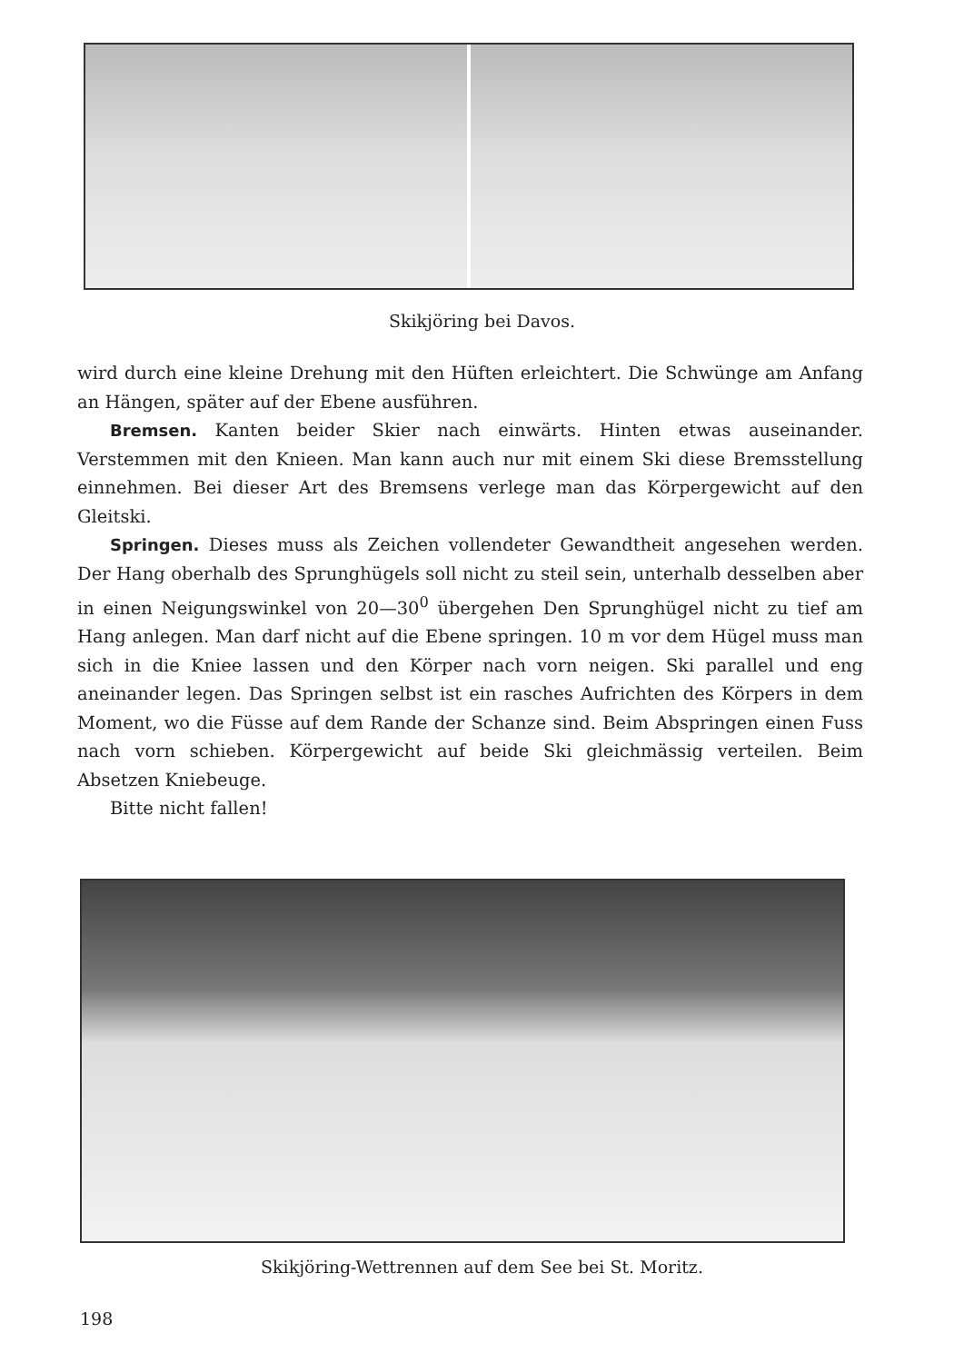Skikjöring bei Davos.
wird durch eine kleine Drehung mit den Hüften erleichtert. Die Schwünge am Anfang an Hängen, später auf der Ebene ausführen.
Bremsen. Kanten beider Skier nach einwärts. Hinten etwas auseinander. Verstemmen mit den Knieen. Man kann auch nur mit einem Ski diese Bremsstellung einnehmen. Bei dieser Art des Bremsens verlege man das Körpergewicht auf den Gleitski.
Springen. Dieses muss als Zeichen vollendeter Gewandtheit angesehen werden. Der Hang oberhalb des Sprunghügels soll nicht zu steil sein, unterhalb desselben aber in einen Neigungswinkel von 20—30<sup>0</sup> übergehen Den Sprunghügel nicht zu tief am Hang anlegen. Man darf nicht auf die Ebene springen. 10 m vor dem Hügel muss man sich in die Kniee lassen und den Körper nach vorn neigen. Ski parallel und eng aneinander legen. Das Springen selbst ist ein rasches Aufrichten des Körpers in dem Moment, wo die Füsse auf dem Rande der Schanze sind. Beim Abspringen einen Fuss nach vorn schieben. Körpergewicht auf beide Ski gleichmässig verteilen. Beim Absetzen Kniebeuge.
Bitte nicht fallen!
Skikjöring-Wettrennen auf dem See bei St. Moritz.
198